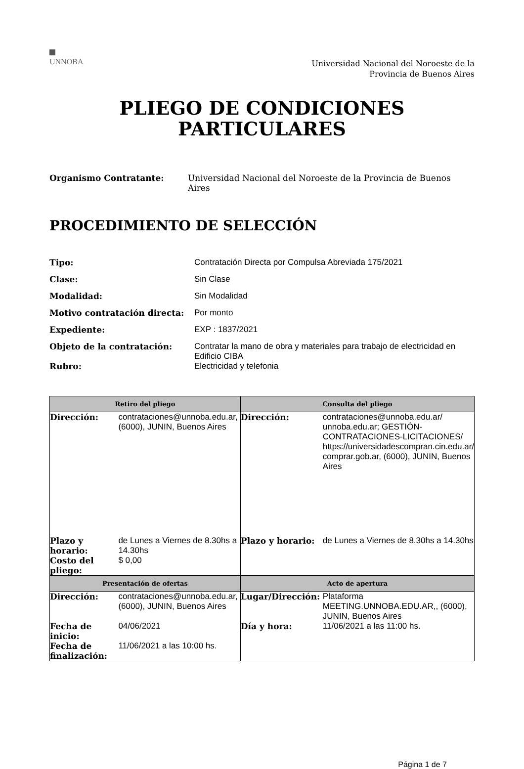UNNOBA
Universidad Nacional del Noroeste de la
Provincia de Buenos Aires
PLIEGO DE CONDICIONES
PARTICULARES
Organismo Contratante: Universidad Nacional del Noroeste de la Provincia de Buenos Aires
PROCEDIMIENTO DE SELECCIÓN
Tipo: Contratación Directa por Compulsa Abreviada 175/2021
Clase: Sin Clase
Modalidad: Sin Modalidad
Motivo contratación directa: Por monto
Expediente: EXP : 1837/2021
Objeto de la contratación: Contratar la mano de obra y materiales para trabajo de electricidad en Edificio CIBA
Rubro: Electricidad y telefonia
| Retiro del pliego | | Consulta del pliego | |
| --- | --- | --- | --- |
| Dirección: | contrataciones@unnoba.edu.ar, (6000), JUNIN, Buenos Aires | Dirección: | contrataciones@unnoba.edu.ar/ unnoba.edu.ar; GESTIÓN-CONTRATACIONES-LICITACIONES/ https://universidadescompran.cin.edu.ar/ comprar.gob.ar, (6000), JUNIN, Buenos Aires |
| Plazo y horario: | de Lunes a Viernes de 8.30hs a 14.30hs | Plazo y horario: | de Lunes a Viernes de 8.30hs a 14.30hs |
| Costo del pliego: | $ 0,00 | | |
| Presentación de ofertas | | Acto de apertura | |
| Dirección: | contrataciones@unnoba.edu.ar, (6000), JUNIN, Buenos Aires | Lugar/Dirección: | Plataforma MEETING.UNNOBA.EDU.AR,, (6000), JUNIN, Buenos Aires |
| Fecha de inicio: | 04/06/2021 | Día y hora: | 11/06/2021 a las 11:00 hs. |
| Fecha de finalización: | 11/06/2021 a las 10:00 hs. | | |
Página 1 de 7